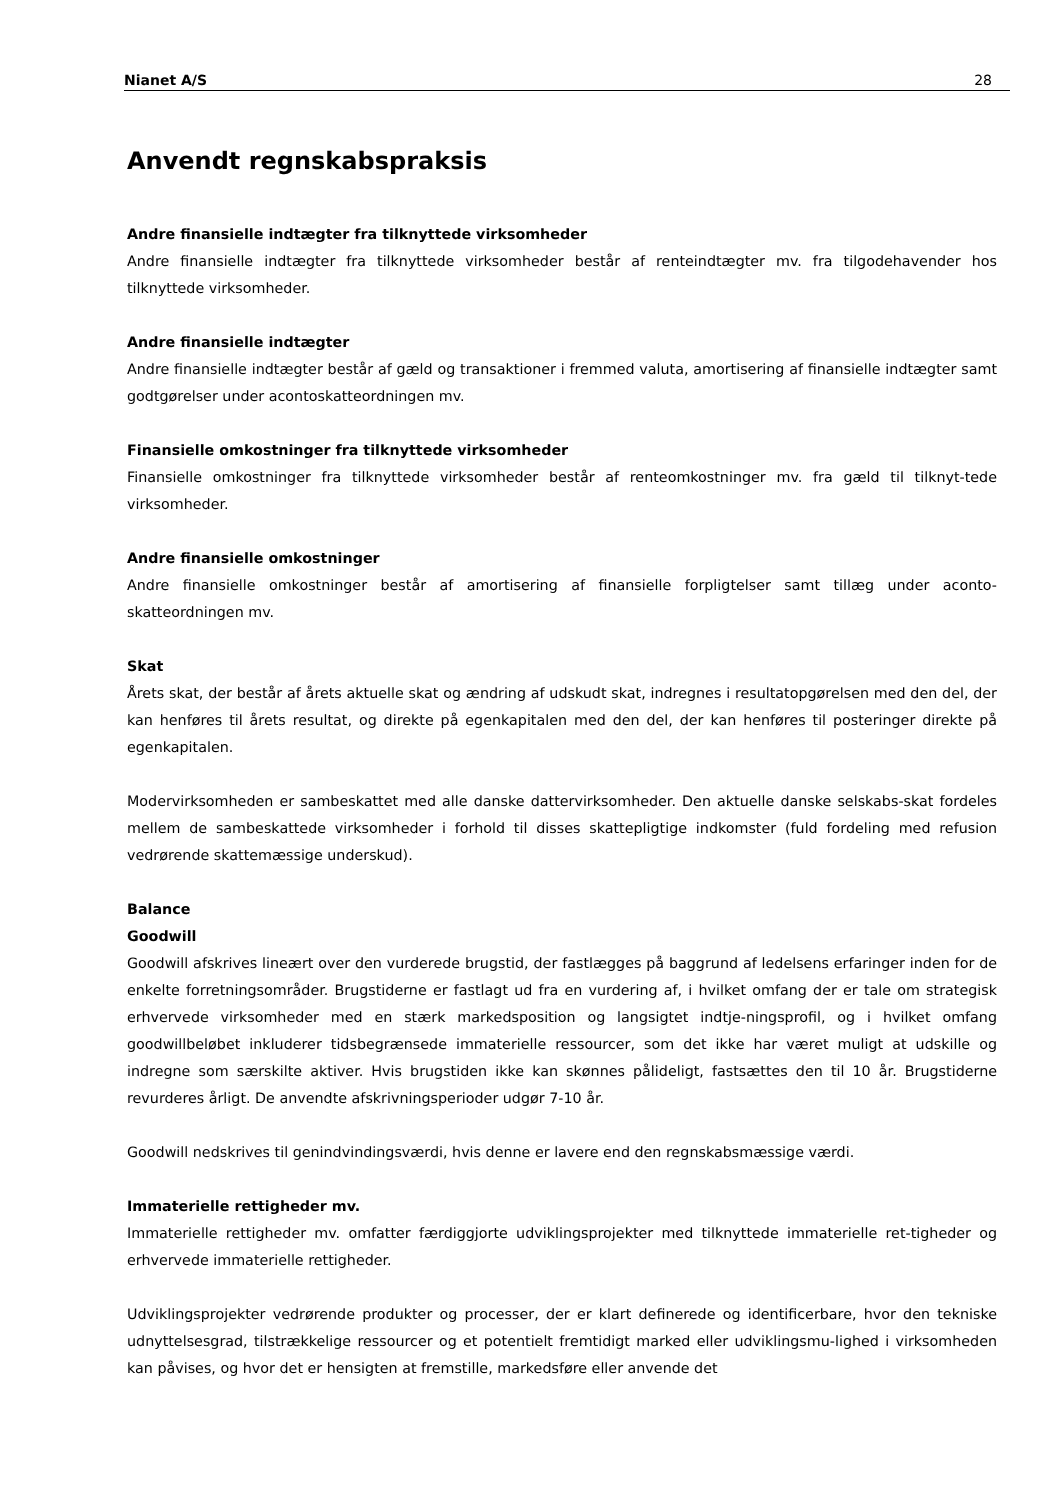Nianet A/S 28
Anvendt regnskabspraksis
Andre finansielle indtægter fra tilknyttede virksomheder
Andre finansielle indtægter fra tilknyttede virksomheder består af renteindtægter mv. fra tilgodehavender hos tilknyttede virksomheder.
Andre finansielle indtægter
Andre finansielle indtægter består af gæld og transaktioner i fremmed valuta, amortisering af finansielle indtægter samt godtgørelser under acontoskatteordningen mv.
Finansielle omkostninger fra tilknyttede virksomheder
Finansielle omkostninger fra tilknyttede virksomheder består af renteomkostninger mv. fra gæld til tilknyt-tede virksomheder.
Andre finansielle omkostninger
Andre finansielle omkostninger består af amortisering af finansielle forpligtelser samt tillæg under aconto-skatteordningen mv.
Skat
Årets skat, der består af årets aktuelle skat og ændring af udskudt skat, indregnes i resultatopgørelsen med den del, der kan henføres til årets resultat, og direkte på egenkapitalen med den del, der kan henføres til posteringer direkte på egenkapitalen.
Modervirksomheden er sambeskattet med alle danske dattervirksomheder. Den aktuelle danske selskabs-skat fordeles mellem de sambeskattede virksomheder i forhold til disses skattepligtige indkomster (fuld fordeling med refusion vedrørende skattemæssige underskud).
Balance
Goodwill
Goodwill afskrives lineært over den vurderede brugstid, der fastlægges på baggrund af ledelsens erfaringer inden for de enkelte forretningsområder. Brugstiderne er fastlagt ud fra en vurdering af, i hvilket omfang der er tale om strategisk erhvervede virksomheder med en stærk markedsposition og langsigtet indtje-ningsprofil, og i hvilket omfang goodwillbeløbet inkluderer tidsbegrænsede immaterielle ressourcer, som det ikke har været muligt at udskille og indregne som særskilte aktiver. Hvis brugstiden ikke kan skønnes pålideligt, fastsættes den til 10 år. Brugstiderne revurderes årligt. De anvendte afskrivningsperioder udgør 7-10 år.
Goodwill nedskrives til genindvindingsværdi, hvis denne er lavere end den regnskabsmæssige værdi.
Immaterielle rettigheder mv.
Immaterielle rettigheder mv. omfatter færdiggjorte udviklingsprojekter med tilknyttede immaterielle ret-tigheder og erhvervede immaterielle rettigheder.
Udviklingsprojekter vedrørende produkter og processer, der er klart definerede og identificerbare, hvor den tekniske udnyttelsesgrad, tilstrækkelige ressourcer og et potentielt fremtidigt marked eller udviklingsmu-lighed i virksomheden kan påvises, og hvor det er hensigten at fremstille, markedsføre eller anvende det